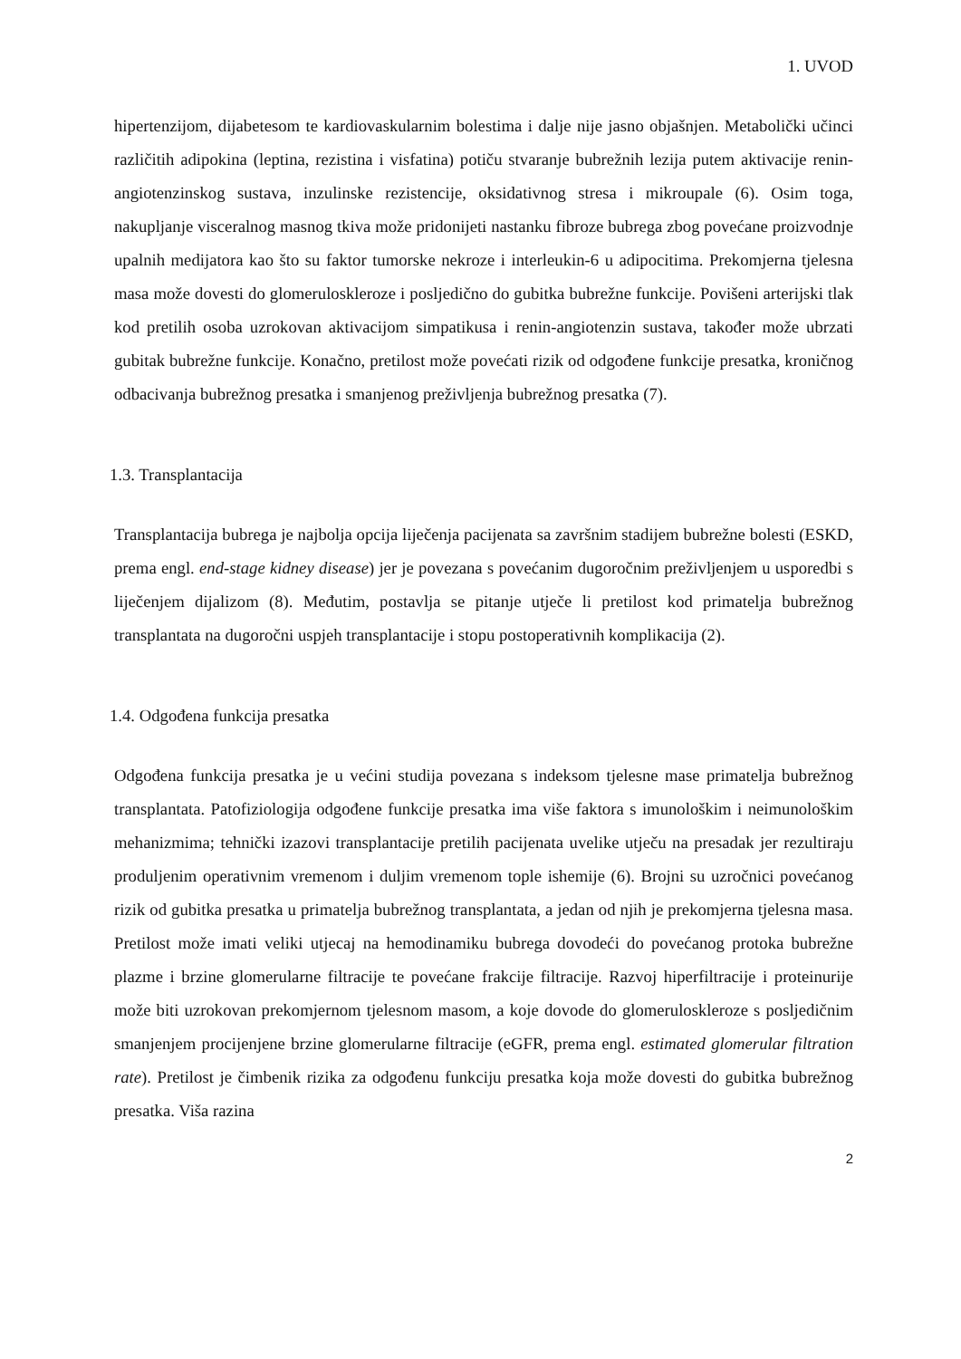1. UVOD
hipertenzijom, dijabetesom te kardiovaskularnim bolestima i dalje nije jasno objašnjen. Metabolički učinci različitih adipokina (leptina, rezistina i visfatina) potiču stvaranje bubrežnih lezija putem aktivacije renin-angiotenzinskog sustava, inzulinske rezistencije, oksidativnog stresa i mikroupale (6). Osim toga, nakupljanje visceralnog masnog tkiva može pridonijeti nastanku fibroze bubrega zbog povećane proizvodnje upalnih medijatora kao što su faktor tumorske nekroze i interleukin-6 u adipocitima. Prekomjerna tjelesna masa može dovesti do glomeruloskleroze i posljedično do gubitka bubrežne funkcije. Povišeni arterijski tlak kod pretilih osoba uzrokovan aktivacijom simpatikusa i renin-angiotenzin sustava, također može ubrzati gubitak bubrežne funkcije. Konačno, pretilost može povećati rizik od odgođene funkcije presatka, kroničnog odbacivanja bubrežnog presatka i smanjenog preživljenja bubrežnog presatka (7).
1.3. Transplantacija
Transplantacija bubrega je najbolja opcija liječenja pacijenata sa završnim stadijem bubrežne bolesti (ESKD, prema engl. end-stage kidney disease) jer je povezana s povećanim dugoročnim preživljenjem u usporedbi s liječenjem dijalizom (8). Međutim, postavlja se pitanje utječe li pretilost kod primatelja bubrežnog transplantata na dugoročni uspjeh transplantacije i stopu postoperativnih komplikacija (2).
1.4. Odgođena funkcija presatka
Odgođena funkcija presatka je u većini studija povezana s indeksom tjelesne mase primatelja bubrežnog transplantata. Patofiziologija odgođene funkcije presatka ima više faktora s imunološkim i neimunološkim mehanizmima; tehnički izazovi transplantacije pretilih pacijenata uvelike utječu na presadak jer rezultiraju produljenim operativnim vremenom i duljim vremenom tople ishemije (6). Brojni su uzročnici povećanog rizik od gubitka presatka u primatelja bubrežnog transplantata, a jedan od njih je prekomjerna tjelesna masa. Pretilost može imati veliki utjecaj na hemodinamiku bubrega dovodeći do povećanog protoka bubrežne plazme i brzine glomerularne filtracije te povećane frakcije filtracije. Razvoj hiperfiltracije i proteinurije može biti uzrokovan prekomjernom tjelesnom masom, a koje dovode do glomeruloskleroze s posljedičnim smanjenjem procijenjene brzine glomerularne filtracije (eGFR, prema engl. estimated glomerular filtration rate). Pretilost je čimbenik rizika za odgođenu funkciju presatka koja može dovesti do gubitka bubrežnog presatka. Viša razina
2